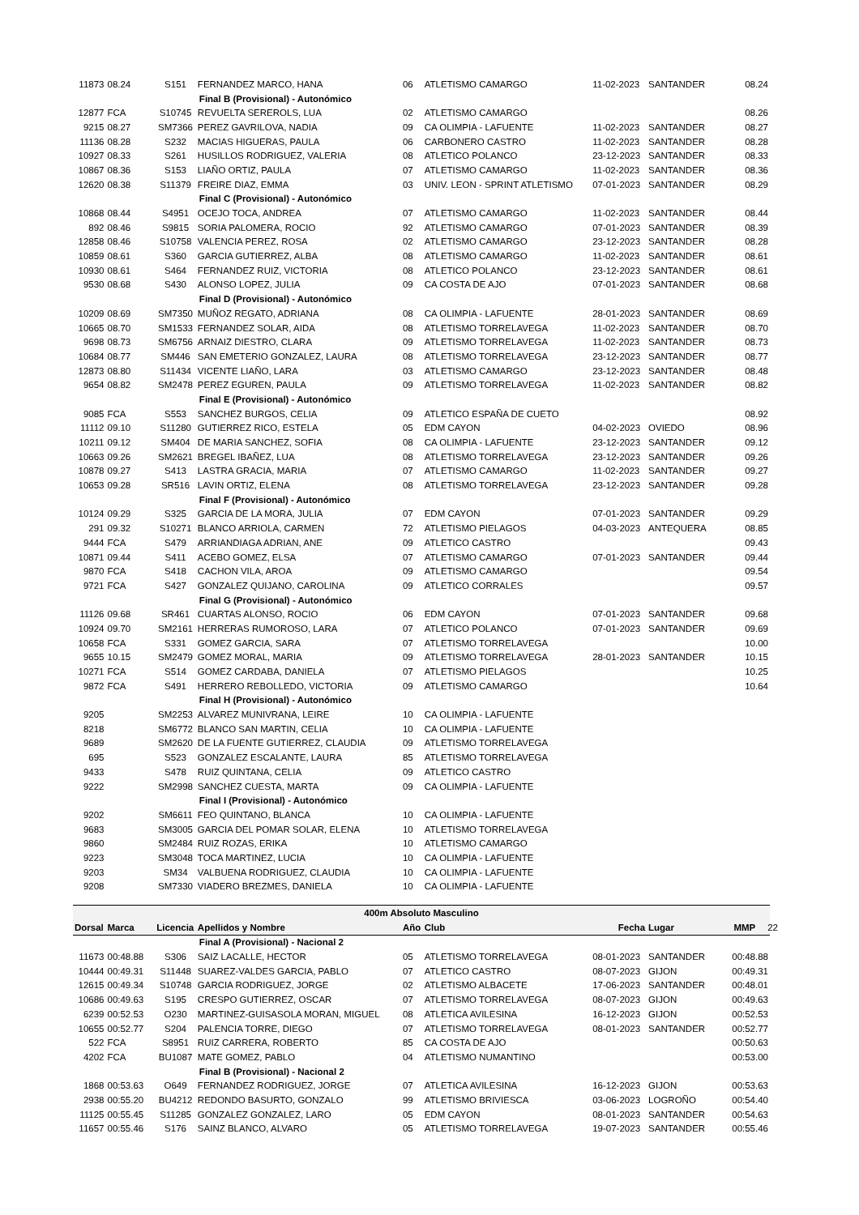| 11873 | 08.24 | S151 | FERNANDEZ MARCO, HANA | 06 | ATLETISMO CAMARGO | 11-02-2023 | SANTANDER | 08.24 |
| | | | Final B (Provisional) - Autonómico | | | | | |
| 12877 | FCA | S10745 | REVUELTA SEREROLS, LUA | 02 | ATLETISMO CAMARGO | | | 08.26 |
| 9215 | 08.27 | SM7366 | PEREZ GAVRILOVA, NADIA | 09 | CA OLIMPIA - LAFUENTE | 11-02-2023 | SANTANDER | 08.27 |
| 11136 | 08.28 | S232 | MACIAS HIGUERAS, PAULA | 06 | CARBONERO CASTRO | 11-02-2023 | SANTANDER | 08.28 |
| 10927 | 08.33 | S261 | HUSILLOS RODRIGUEZ, VALERIA | 08 | ATLETICO POLANCO | 23-12-2023 | SANTANDER | 08.33 |
| 10867 | 08.36 | S153 | LIAÑO ORTIZ, PAULA | 07 | ATLETISMO CAMARGO | 11-02-2023 | SANTANDER | 08.36 |
| 12620 | 08.38 | S11379 | FREIRE DIAZ, EMMA | 03 | UNIV. LEON - SPRINT ATLETISMO | 07-01-2023 | SANTANDER | 08.29 |
| | | | Final C (Provisional) - Autonómico | | | | | |
| 10868 | 08.44 | S4951 | OCEJO TOCA, ANDREA | 07 | ATLETISMO CAMARGO | 11-02-2023 | SANTANDER | 08.44 |
| 892 | 08.46 | S9815 | SORIA PALOMERA, ROCIO | 92 | ATLETISMO CAMARGO | 07-01-2023 | SANTANDER | 08.39 |
| 12858 | 08.46 | S10758 | VALENCIA PEREZ, ROSA | 02 | ATLETISMO CAMARGO | 23-12-2023 | SANTANDER | 08.28 |
| 10859 | 08.61 | S360 | GARCIA GUTIERREZ, ALBA | 08 | ATLETISMO CAMARGO | 11-02-2023 | SANTANDER | 08.61 |
| 10930 | 08.61 | S464 | FERNANDEZ RUIZ, VICTORIA | 08 | ATLETICO POLANCO | 23-12-2023 | SANTANDER | 08.61 |
| 9530 | 08.68 | S430 | ALONSO LOPEZ, JULIA | 09 | CA COSTA DE AJO | 07-01-2023 | SANTANDER | 08.68 |
| | | | Final D (Provisional) - Autonómico | | | | | |
| 10209 | 08.69 | SM7350 | MUÑOZ REGATO, ADRIANA | 08 | CA OLIMPIA - LAFUENTE | 28-01-2023 | SANTANDER | 08.69 |
| 10665 | 08.70 | SM1533 | FERNANDEZ SOLAR, AIDA | 08 | ATLETISMO TORRELAVEGA | 11-02-2023 | SANTANDER | 08.70 |
| 9698 | 08.73 | SM6756 | ARNAIZ DIESTRO, CLARA | 09 | ATLETISMO TORRELAVEGA | 11-02-2023 | SANTANDER | 08.73 |
| 10684 | 08.77 | SM446 | SAN EMETERIO GONZALEZ, LAURA | 08 | ATLETISMO TORRELAVEGA | 23-12-2023 | SANTANDER | 08.77 |
| 12873 | 08.80 | S11434 | VICENTE LIAÑO, LARA | 03 | ATLETISMO CAMARGO | 23-12-2023 | SANTANDER | 08.48 |
| 9654 | 08.82 | SM2478 | PEREZ EGUREN, PAULA | 09 | ATLETISMO TORRELAVEGA | 11-02-2023 | SANTANDER | 08.82 |
| | | | Final E (Provisional) - Autonómico | | | | | |
| 9085 | FCA | S553 | SANCHEZ BURGOS, CELIA | 09 | ATLETICO ESPAÑA DE CUETO | | | 08.92 |
| 11112 | 09.10 | S11280 | GUTIERREZ RICO, ESTELA | 05 | EDM CAYON | 04-02-2023 | OVIEDO | 08.96 |
| 10211 | 09.12 | SM404 | DE MARIA SANCHEZ, SOFIA | 08 | CA OLIMPIA - LAFUENTE | 23-12-2023 | SANTANDER | 09.12 |
| 10663 | 09.26 | SM2621 | BREGEL IBAÑEZ, LUA | 08 | ATLETISMO TORRELAVEGA | 23-12-2023 | SANTANDER | 09.26 |
| 10878 | 09.27 | S413 | LASTRA GRACIA, MARIA | 07 | ATLETISMO CAMARGO | 11-02-2023 | SANTANDER | 09.27 |
| 10653 | 09.28 | SR516 | LAVIN ORTIZ, ELENA | 08 | ATLETISMO TORRELAVEGA | 23-12-2023 | SANTANDER | 09.28 |
| | | | Final F (Provisional) - Autonómico | | | | | |
| 10124 | 09.29 | S325 | GARCIA DE LA MORA, JULIA | 07 | EDM CAYON | 07-01-2023 | SANTANDER | 09.29 |
| 291 | 09.32 | S10271 | BLANCO ARRIOLA, CARMEN | 72 | ATLETISMO PIELAGOS | 04-03-2023 | ANTEQUERA | 08.85 |
| 9444 | FCA | S479 | ARRIANDIAGA ADRIAN, ANE | 09 | ATLETICO CASTRO | | | 09.43 |
| 10871 | 09.44 | S411 | ACEBO GOMEZ, ELSA | 07 | ATLETISMO CAMARGO | 07-01-2023 | SANTANDER | 09.44 |
| 9870 | FCA | S418 | CACHON VILA, AROA | 09 | ATLETISMO CAMARGO | | | 09.54 |
| 9721 | FCA | S427 | GONZALEZ QUIJANO, CAROLINA | 09 | ATLETICO CORRALES | | | 09.57 |
| | | | Final G (Provisional) - Autonómico | | | | | |
| 11126 | 09.68 | SR461 | CUARTAS ALONSO, ROCIO | 06 | EDM CAYON | 07-01-2023 | SANTANDER | 09.68 |
| 10924 | 09.70 | SM2161 | HERRERAS RUMOROSO, LARA | 07 | ATLETICO POLANCO | 07-01-2023 | SANTANDER | 09.69 |
| 10658 | FCA | S331 | GOMEZ GARCIA, SARA | 07 | ATLETISMO TORRELAVEGA | | | 10.00 |
| 9655 | 10.15 | SM2479 | GOMEZ MORAL, MARIA | 09 | ATLETISMO TORRELAVEGA | 28-01-2023 | SANTANDER | 10.15 |
| 10271 | FCA | S514 | GOMEZ CARDABA, DANIELA | 07 | ATLETISMO PIELAGOS | | | 10.25 |
| 9872 | FCA | S491 | HERRERO REBOLLEDO, VICTORIA | 09 | ATLETISMO CAMARGO | | | 10.64 |
| | | | Final H (Provisional) - Autonómico | | | | | |
| 9205 | | SM2253 | ALVAREZ MUNIVRANA, LEIRE | 10 | CA OLIMPIA - LAFUENTE | | | |
| 8218 | | SM6772 | BLANCO SAN MARTIN, CELIA | 10 | CA OLIMPIA - LAFUENTE | | | |
| 9689 | | SM2620 | DE LA FUENTE GUTIERREZ, CLAUDIA | 09 | ATLETISMO TORRELAVEGA | | | |
| 695 | | S523 | GONZALEZ ESCALANTE, LAURA | 85 | ATLETISMO TORRELAVEGA | | | |
| 9433 | | S478 | RUIZ QUINTANA, CELIA | 09 | ATLETICO CASTRO | | | |
| 9222 | | SM2998 | SANCHEZ CUESTA, MARTA | 09 | CA OLIMPIA - LAFUENTE | | | |
| | | | Final I (Provisional) - Autonómico | | | | | |
| 9202 | | SM6611 | FEO QUINTANO, BLANCA | 10 | CA OLIMPIA - LAFUENTE | | | |
| 9683 | | SM3005 | GARCIA DEL POMAR SOLAR, ELENA | 10 | ATLETISMO TORRELAVEGA | | | |
| 9860 | | SM2484 | RUIZ ROZAS, ERIKA | 10 | ATLETISMO CAMARGO | | | |
| 9223 | | SM3048 | TOCA MARTINEZ, LUCIA | 10 | CA OLIMPIA - LAFUENTE | | | |
| 9203 | | SM34 | VALBUENA RODRIGUEZ, CLAUDIA | 10 | CA OLIMPIA - LAFUENTE | | | |
| 9208 | | SM7330 | VIADERO BREZMES, DANIELA | 10 | CA OLIMPIA - LAFUENTE | | | |
| 400m Absoluto Masculino | | | | | | | | |
| Dorsal | Marca | Licencia | Apellidos y Nombre | Año | Club | Fecha | Lugar | MMP 22 |
| | | | Final A (Provisional) - Nacional 2 | | | | | |
| 11673 | 00:48.88 | S306 | SAIZ LACALLE, HECTOR | 05 | ATLETISMO TORRELAVEGA | 08-01-2023 | SANTANDER | 00:48.88 |
| 10444 | 00:49.31 | S11448 | SUAREZ-VALDES GARCIA, PABLO | 07 | ATLETICO CASTRO | 08-07-2023 | GIJON | 00:49.31 |
| 12615 | 00:49.34 | S10748 | GARCIA RODRIGUEZ, JORGE | 02 | ATLETISMO ALBACETE | 17-06-2023 | SANTANDER | 00:48.01 |
| 10686 | 00:49.63 | S195 | CRESPO GUTIERREZ, OSCAR | 07 | ATLETISMO TORRELAVEGA | 08-07-2023 | GIJON | 00:49.63 |
| 6239 | 00:52.53 | O230 | MARTINEZ-GUISASOLA MORAN, MIGUEL | 08 | ATLETICA AVILESINA | 16-12-2023 | GIJON | 00:52.53 |
| 10655 | 00:52.77 | S204 | PALENCIA TORRE, DIEGO | 07 | ATLETISMO TORRELAVEGA | 08-01-2023 | SANTANDER | 00:52.77 |
| 522 | FCA | S8951 | RUIZ CARRERA, ROBERTO | 85 | CA COSTA DE AJO | | | 00:50.63 |
| 4202 | FCA | BU1087 | MATE GOMEZ, PABLO | 04 | ATLETISMO NUMANTINO | | | 00:53.00 |
| | | | Final B (Provisional) - Nacional 2 | | | | | |
| 1868 | 00:53.63 | O649 | FERNANDEZ RODRIGUEZ, JORGE | 07 | ATLETICA AVILESINA | 16-12-2023 | GIJON | 00:53.63 |
| 2938 | 00:55.20 | BU4212 | REDONDO BASURTO, GONZALO | 99 | ATLETISMO BRIVIESCA | 03-06-2023 | LOGROÑO | 00:54.40 |
| 11125 | 00:55.45 | S11285 | GONZALEZ GONZALEZ, LARO | 05 | EDM CAYON | 08-01-2023 | SANTANDER | 00:54.63 |
| 11657 | 00:55.46 | S176 | SAINZ BLANCO, ALVARO | 05 | ATLETISMO TORRELAVEGA | 19-07-2023 | SANTANDER | 00:55.46 |